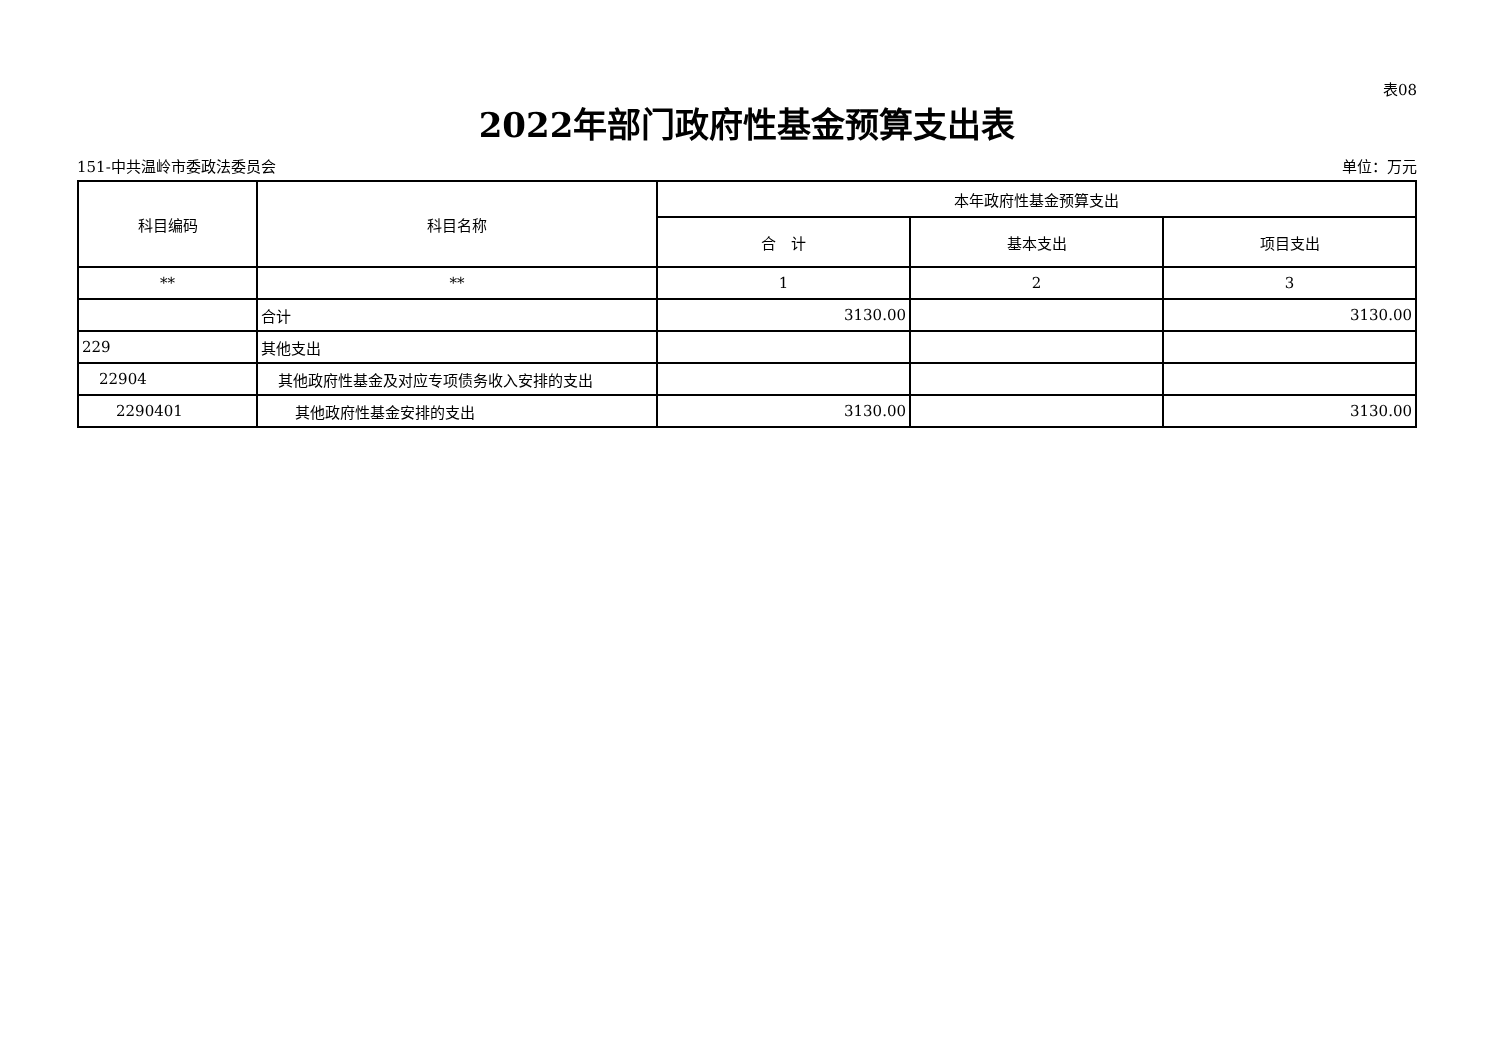表08
2022年部门政府性基金预算支出表
151-中共温岭市委政法委员会 单位：万元
| 科目编码 | 科目名称 | 本年政府性基金预算支出 | | |
| --- | --- | --- | --- | --- |
| | | 合 计 | 基本支出 | 项目支出 |
| ** | ** | 1 | 2 | 3 |
| | 合计 | 3130.00 | | 3130.00 |
| 229 | 其他支出 | | | |
| 22904 | 其他政府性基金及对应专项债务收入安排的支出 | | | |
| 2290401 | 其他政府性基金安排的支出 | 3130.00 | | 3130.00 |